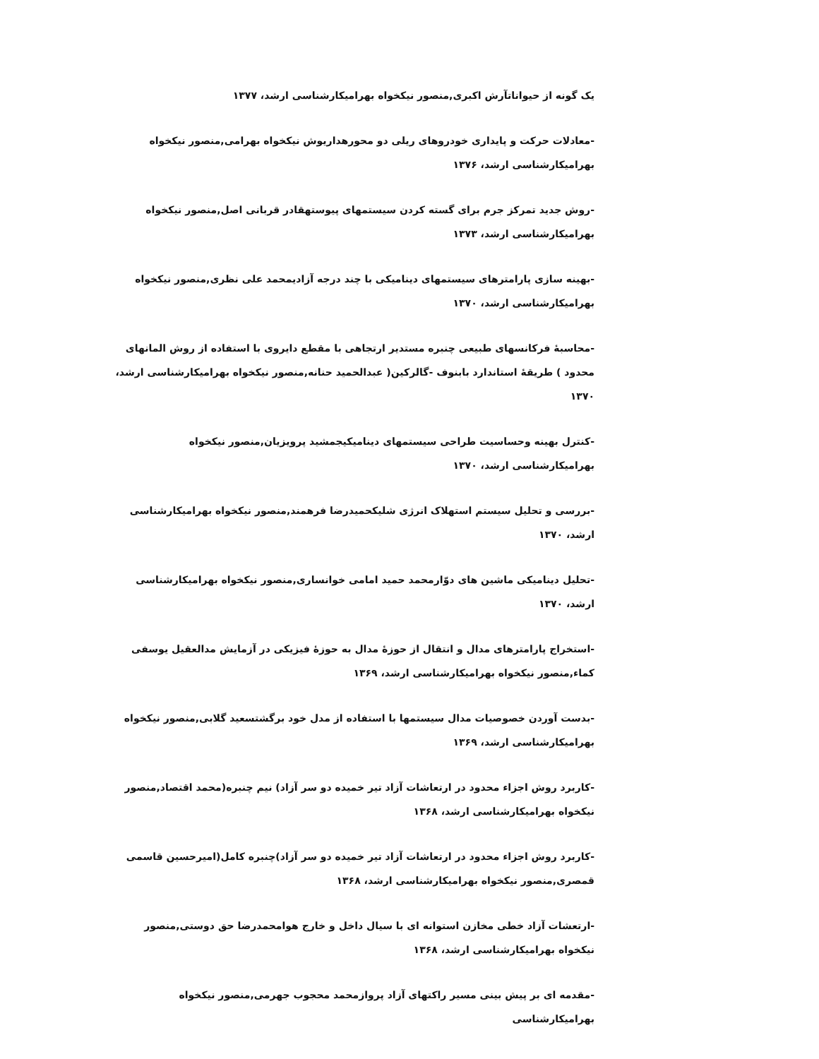یک گونه از حیواناتآرش اکبری,منصور نیکخواه بهرامیکارشناسی ارشد، ۱۳۷۷
-معادلات حرکت و پایداری خودروهای ریلی دو محورهداریوش نیکخواه بهرامی,منصور نیکخواه بهرامیکارشناسی ارشد، ۱۳۷۶
-روش جدید تمرکز جرم برای گسته کردن سیستمهای پیوستهقادر قربانی اصل,منصور نیکخواه بهرامیکارشناسی ارشد، ۱۳۷۳
-بهینه سازی پارامترهای سیستمهای دینامیکی با چند درجه آزادیمحمد علی نظری,منصور نیکخواه بهرامیکارشناسی ارشد، ۱۳۷۰
-محاسبهٔ فرکانسهای طبیعی چنبره مستدیر ارتجاهی با مقطع دایروی با استفاده از روش المانهای محدود ) طریقهٔ استاندارد بابنوف -گالرکین( عبدالحمید حنانه,منصور نیکخواه بهرامیکارشناسی ارشد، ۱۳۷۰
-کنترل بهینه وحساسیت طراحی سیستمهای دینامیکیجمشید پرویزیان,منصور نیکخواه بهرامیکارشناسی ارشد، ۱۳۷۰
-بررسی و تحلیل سیستم استهلاک انرژی شلیکحمیدرضا فرهمند,منصور نیکخواه بهرامیکارشناسی ارشد، ۱۳۷۰
-تحلیل دینامیکی ماشین های دوّارمحمد حمید امامی خوانساری,منصور نیکخواه بهرامیکارشناسی ارشد، ۱۳۷۰
-استخراج پارامترهای مدال و انتقال از حوزهٔ مدال به حوزهٔ فیزیکی در آزمایش مدالعقیل یوسفی کماء,منصور نیکخواه بهرامیکارشناسی ارشد، ۱۳۶۹
-بدست آوردن خصوصیات مدال سیستمها با استفاده از مدل خود برگشتسعید گلابی,منصور نیکخواه بهرامیکارشناسی ارشد، ۱۳۶۹
-کاربرد روش اجزاء محدود در ارتعاشات آزاد تیر خمیده دو سر آزاد) نیم چنبره(محمد اقتصاد,منصور نیکخواه بهرامیکارشناسی ارشد، ۱۳۶۸
-کاربرد روش اجزاء محدود در ارتعاشات آزاد تیر خمیده دو سر آزاد)چنبره کامل(امیرحسین قاسمی قمصری,منصور نیکخواه بهرامیکارشناسی ارشد، ۱۳۶۸
-ارتعشات آزاد خطی مخازن استوانه ای با سیال داخل و خارج هوامحمدرضا حق دوستی,منصور نیکخواه بهرامیکارشناسی ارشد، ۱۳۶۸
-مقدمه ای بر پیش بینی مسیر راکتهای آزاد پروازمحمد محجوب جهرمی,منصور نیکخواه بهرامیکارشناسی